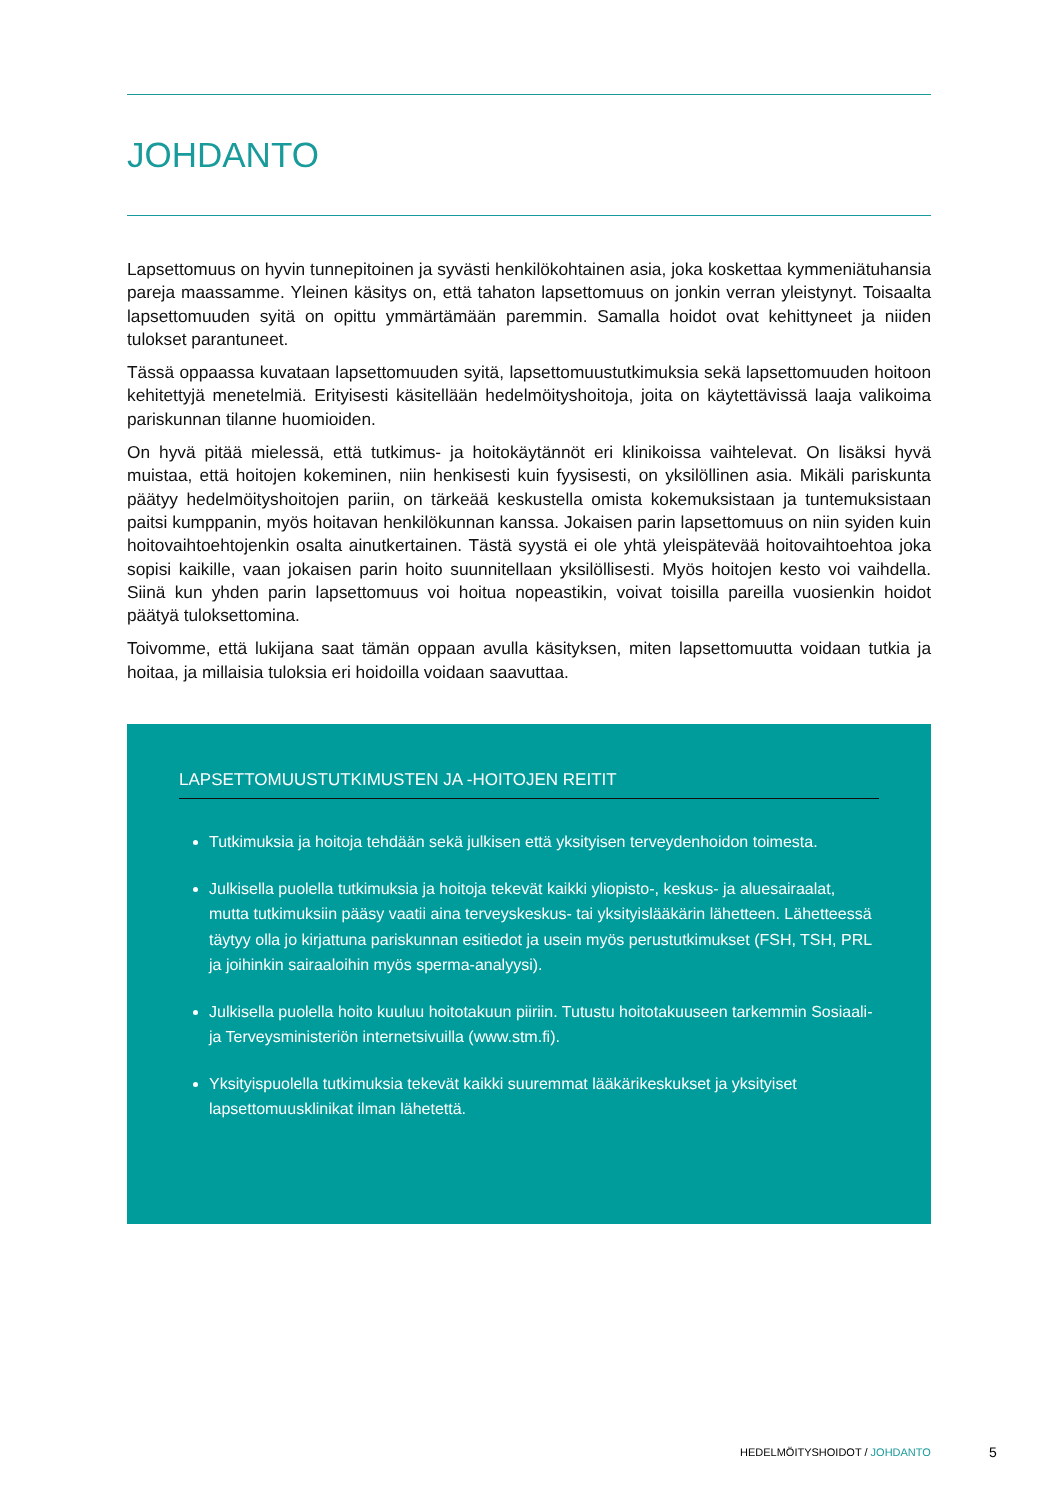JOHDANTO
Lapsettomuus on hyvin tunnepitoinen ja syvästi henkilökohtainen asia, joka koskettaa kymmeniätuhansia pareja maassamme. Yleinen käsitys on, että tahaton lapsettomuus on jonkin verran yleistynyt. Toisaalta lapsettomuuden syitä on opittu ymmärtämään paremmin. Samalla hoidot ovat kehittyneet ja niiden tulokset parantuneet.
Tässä oppaassa kuvataan lapsettomuuden syitä, lapsettomuustutkimuksia sekä lapsettomuuden hoitoon kehitettyjä menetelmiä. Erityisesti käsitellään hedelmöityshoitoja, joita on käytettävissä laaja valikoima pariskunnan tilanne huomioiden.
On hyvä pitää mielessä, että tutkimus- ja hoitokäytännöt eri klinikoissa vaihtelevat. On lisäksi hyvä muistaa, että hoitojen kokeminen, niin henkisesti kuin fyysisesti, on yksilöllinen asia. Mikäli pariskunta päätyy hedelmöityshoitojen pariin, on tärkeää keskustella omista kokemuksistaan ja tuntemuksistaan paitsi kumppanin, myös hoitavan henkilökunnan kanssa. Jokaisen parin lapsettomuus on niin syiden kuin hoitovaihtoehtojenkin osalta ainutkertainen. Tästä syystä ei ole yhtä yleispätevää hoitovaihtoehtoa joka sopisi kaikille, vaan jokaisen parin hoito suunnitellaan yksilöllisesti. Myös hoitojen kesto voi vaihdella. Siinä kun yhden parin lapsettomuus voi hoitua nopeastikin, voivat toisilla pareilla vuosienkin hoidot päätyä tuloksettomina.
Toivomme, että lukijana saat tämän oppaan avulla käsityksen, miten lapsettomuutta voidaan tutkia ja hoitaa, ja millaisia tuloksia eri hoidoilla voidaan saavuttaa.
LAPSETTOMUUSTUTKIMUSTEN JA -HOITOJEN REITIT
Tutkimuksia ja hoitoja tehdään sekä julkisen että yksityisen terveydenhoidon toimesta.
Julkisella puolella tutkimuksia ja hoitoja tekevät kaikki yliopisto-, keskus- ja aluesairaalat, mutta tutkimuksiin pääsy vaatii aina terveyskeskus- tai yksityislääkärin lähetteen. Lähetteessä täytyy olla jo kirjattuna pariskunnan esitiedot ja usein myös perustutkimukset (FSH, TSH, PRL ja joihinkin sairaaloihin myös sperma-analyysi).
Julkisella puolella hoito kuuluu hoitotakuun piiriin. Tutustu hoitotakuuseen tarkemmin Sosiaali- ja Terveysministeriön internetsivuilla (www.stm.fi).
Yksityispuolella tutkimuksia tekevät kaikki suuremmat lääkärikeskukset ja yksityiset lapsettomuusklinikat ilman lähetettä.
HEDELMÖITYSHOIDOT / JOHDANTO 5